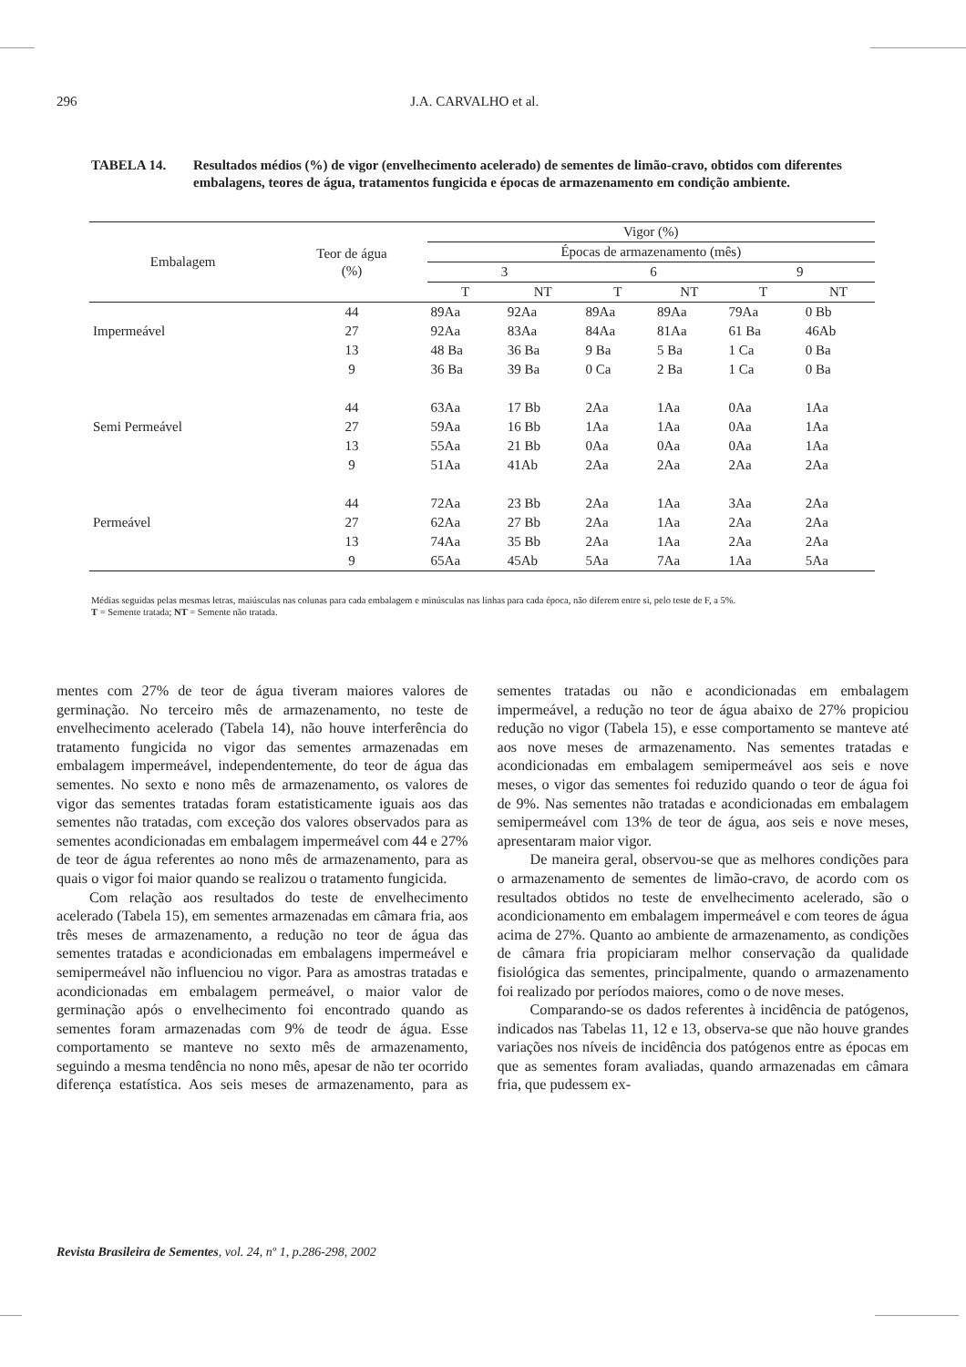296 J.A. CARVALHO et al.
TABELA 14. Resultados médios (%) de vigor (envelhecimento acelerado) de sementes de limão-cravo, obtidos com diferentes embalagens, teores de água, tratamentos fungicida e épocas de armazenamento em condição ambiente.
| Embalagem | Teor de água (%) | Vigor (%) | | | | | |
| --- | --- | --- | --- | --- | --- | --- | --- |
| | | Épocas de armazenamento (mês) | | | | | |
| | | 3 | | 6 | | 9 | |
| | | T | NT | T | NT | T | NT |
| | 44 | 89Aa | 92Aa | 89Aa | 89Aa | 79Aa | 0 Bb |
| Impermeável | 27 | 92Aa | 83Aa | 84Aa | 81Aa | 61 Ba | 46Ab |
| | 13 | 48 Ba | 36 Ba | 9 Ba | 5 Ba | 1 Ca | 0 Ba |
| | 9 | 36 Ba | 39 Ba | 0 Ca | 2 Ba | 1 Ca | 0 Ba |
| | 44 | 63Aa | 17 Bb | 2Aa | 1Aa | 0Aa | 1Aa |
| Semi Permeável | 27 | 59Aa | 16 Bb | 1Aa | 1Aa | 0Aa | 1Aa |
| | 13 | 55Aa | 21 Bb | 0Aa | 0Aa | 0Aa | 1Aa |
| | 9 | 51Aa | 41Ab | 2Aa | 2Aa | 2Aa | 2Aa |
| | 44 | 72Aa | 23 Bb | 2Aa | 1Aa | 3Aa | 2Aa |
| Permeável | 27 | 62Aa | 27 Bb | 2Aa | 1Aa | 2Aa | 2Aa |
| | 13 | 74Aa | 35 Bb | 2Aa | 1Aa | 2Aa | 2Aa |
| | 9 | 65Aa | 45Ab | 5Aa | 7Aa | 1Aa | 5Aa |
Médias seguidas pelas mesmas letras, maiúsculas nas colunas para cada embalagem e minúsculas nas linhas para cada época, não diferem entre si, pelo teste de F, a 5%.
T = Semente tratada; NT = Semente não tratada.
mentes com 27% de teor de água tiveram maiores valores de germinação. No terceiro mês de armazenamento, no teste de envelhecimento acelerado (Tabela 14), não houve interferência do tratamento fungicida no vigor das sementes armazenadas em embalagem impermeável, independentemente, do teor de água das sementes. No sexto e nono mês de armazenamento, os valores de vigor das sementes tratadas foram estatisticamente iguais aos das sementes não tratadas, com exceção dos valores observados para as sementes acondicionadas em embalagem impermeável com 44 e 27% de teor de água referentes ao nono mês de armazenamento, para as quais o vigor foi maior quando se realizou o tratamento fungicida.
Com relação aos resultados do teste de envelhecimento acelerado (Tabela 15), em sementes armazenadas em câmara fria, aos três meses de armazenamento, a redução no teor de água das sementes tratadas e acondicionadas em embalagens impermeável e semipermeável não influenciou no vigor. Para as amostras tratadas e acondicionadas em embalagem permeável, o maior valor de germinação após o envelhecimento foi encontrado quando as sementes foram armazenadas com 9% de teodr de água. Esse comportamento se manteve no sexto mês de armazenamento, seguindo a mesma tendência no nono mês, apesar de não ter ocorrido diferença estatística. Aos seis meses de armazenamento, para as sementes tratadas ou não e acondicionadas em embalagem impermeável, a redução no teor de água abaixo de 27% propiciou redução no vigor (Tabela 15), e esse comportamento se manteve até aos nove meses de armazenamento. Nas sementes tratadas e acondicionadas em embalagem semipermeável aos seis e nove meses, o vigor das sementes foi reduzido quando o teor de água foi de 9%. Nas sementes não tratadas e acondicionadas em embalagem semipermeável com 13% de teor de água, aos seis e nove meses, apresentaram maior vigor.
De maneira geral, observou-se que as melhores condições para o armazenamento de sementes de limão-cravo, de acordo com os resultados obtidos no teste de envelhecimento acelerado, são o acondicionamento em embalagem impermeável e com teores de água acima de 27%. Quanto ao ambiente de armazenamento, as condições de câmara fria propiciaram melhor conservação da qualidade fisiológica das sementes, principalmente, quando o armazenamento foi realizado por períodos maiores, como o de nove meses.
Comparando-se os dados referentes à incidência de patógenos, indicados nas Tabelas 11, 12 e 13, observa-se que não houve grandes variações nos níveis de incidência dos patógenos entre as épocas em que as sementes foram avaliadas, quando armazenadas em câmara fria, que pudessem ex-
Revista Brasileira de Sementes, vol. 24, nº 1, p.286-298, 2002